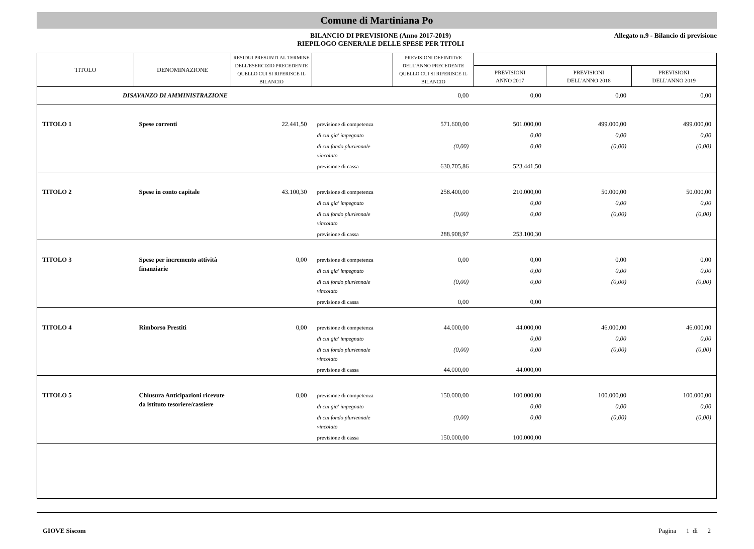Comune di Martiniana Po
BILANCIO DI PREVISIONE (Anno 2017-2019)
RIEPILOGO GENERALE DELLE SPESE PER TITOLI
Allegato n.9 - Bilancio di previsione
| TITOLO | DENOMINAZIONE | RESIDUI PRESUNTI AL TERMINE DELL'ESERCIZIO PRECEDENTE QUELLO CUI SI RIFERISCE IL BILANCIO | | PREVISIONI DEFINITIVE DELL'ANNO PRECEDENTE QUELLO CUI SI RIFERISCE IL BILANCIO | | | |
| --- | --- | --- | --- | --- | --- | --- | --- |
| | | | | | PREVISIONI ANNO 2017 | PREVISIONI DELL'ANNO 2018 | PREVISIONI DELL'ANNO 2019 |
| DISAVANZO DI AMMINISTRAZIONE | | | | 0,00 | 0,00 | 0,00 | 0,00 |
| TITOLO 1 | Spese correnti | 22.441,50 | previsione di competenza | 571.600,00 | 501.000,00 | 499.000,00 | 499.000,00 |
| | | | di cui gia' impegnato | | 0,00 | 0,00 | 0,00 |
| | | | di cui fondo pluriennale vincolato | (0,00) | 0,00 | (0,00) | (0,00) |
| | | | previsione di cassa | 630.705,86 | 523.441,50 | | |
| TITOLO 2 | Spese in conto capitale | 43.100,30 | previsione di competenza | 258.400,00 | 210.000,00 | 50.000,00 | 50.000,00 |
| | | | di cui gia' impegnato | | 0,00 | 0,00 | 0,00 |
| | | | di cui fondo pluriennale vincolato | (0,00) | 0,00 | (0,00) | (0,00) |
| | | | previsione di cassa | 288.908,97 | 253.100,30 | | |
| TITOLO 3 | Spese per incremento attività finanziarie | 0,00 | previsione di competenza | 0,00 | 0,00 | 0,00 | 0,00 |
| | | | di cui gia' impegnato | | 0,00 | 0,00 | 0,00 |
| | | | di cui fondo pluriennale vincolato | (0,00) | 0,00 | (0,00) | (0,00) |
| | | | previsione di cassa | 0,00 | 0,00 | | |
| TITOLO 4 | Rimborso Prestiti | 0,00 | previsione di competenza | 44.000,00 | 44.000,00 | 46.000,00 | 46.000,00 |
| | | | di cui gia' impegnato | | 0,00 | 0,00 | 0,00 |
| | | | di cui fondo pluriennale vincolato | (0,00) | 0,00 | (0,00) | (0,00) |
| | | | previsione di cassa | 44.000,00 | 44.000,00 | | |
| TITOLO 5 | Chiusura Anticipazioni ricevute da istituto tesoriere/cassiere | 0,00 | previsione di competenza | 150.000,00 | 100.000,00 | 100.000,00 | 100.000,00 |
| | | | di cui gia' impegnato | | 0,00 | 0,00 | 0,00 |
| | | | di cui fondo pluriennale vincolato | (0,00) | 0,00 | (0,00) | (0,00) |
| | | | previsione di cassa | 150.000,00 | 100.000,00 | | |
GIOVE Siscom Pagina 1 di 2